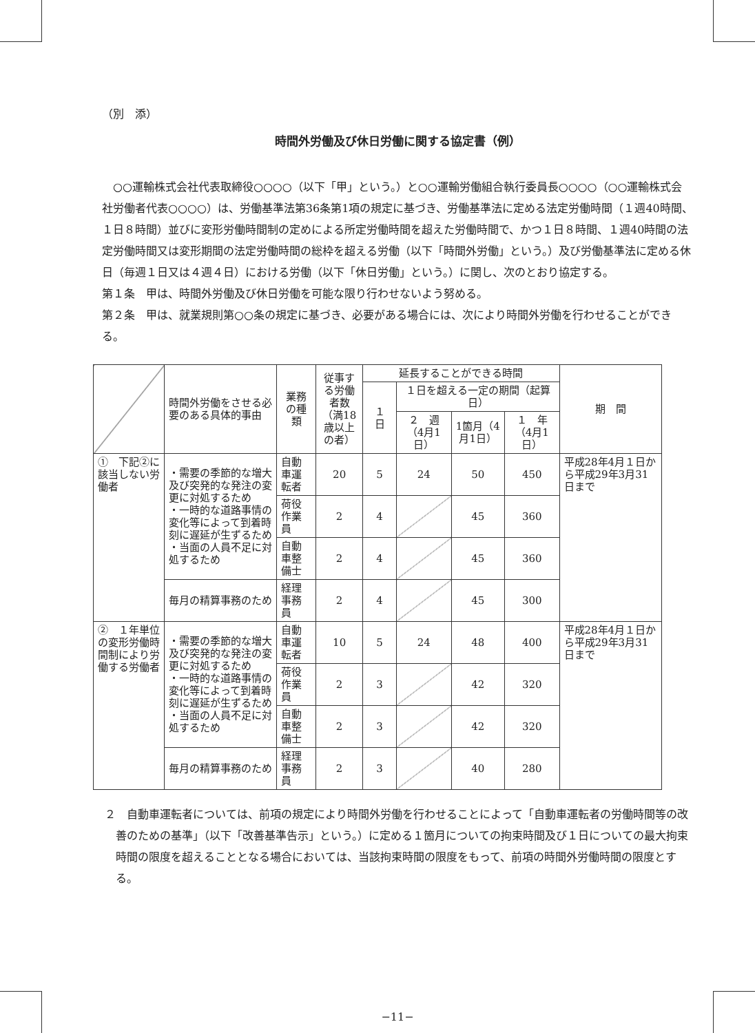（別　添）
時間外労働及び休日労働に関する協定書（例）
　○○運輸株式会社代表取締役○○○○（以下「甲」という。）と○○運輸労働組合執行委員長○○○○（○○運輸株式会社労働者代表○○○○）は、労働基準法第36条第1項の規定に基づき、労働基準法に定める法定労働時間（１週40時間、１日８時間）並びに変形労働時間制の定めによる所定労働時間を超えた労働時間で、かつ１日８時間、１週40時間の法定労働時間又は変形期間の法定労働時間の総枠を超える労働（以下「時間外労働」という。）及び労働基準法に定める休日（毎週１日又は４週４日）における労働（以下「休日労働」という。）に関し、次のとおり協定する。
第１条　甲は、時間外労働及び休日労働を可能な限り行わせないよう努める。
第２条　甲は、就業規則第○○条の規定に基づき、必要がある場合には、次により時間外労働を行わせることができる。
| | 時間外労働をさせる必要のある具体的事由 | 業務の種類 | 従事する労働者数（満18歳以上の者） | 延長することができる時間 | | | | 期 間 |
| --- | --- | --- | --- | --- | --- | --- | --- | --- |
| | | | | １ 日 | １日を超える一定の期間（起算日） | | | |
| | | | | | ２ 週（4月1日） | 1箇月（4月1日） | １ 年（4月1日） | |
| ① 下記②に該当しない労働者 | ・需要の季節的な増大及び突発的な発注の変更に対処するため ・一時的な道路事情の変化等によって到着時刻に遅延が生ずるため ・当面の人員不足に対処するため | 自動車運転者 | 20 | 5 | 24 | 50 | 450 | 平成28年4月１日から平成29年3月31日まで |
| | | 荷役作業員 | 2 | 4 | | 45 | 360 | |
| | | 自動車整備士 | 2 | 4 | | 45 | 360 | |
| | 毎月の精算事務のため | 経理事務員 | 2 | 4 | | 45 | 300 | |
| ② １年単位の変形労働時間制により労働する労働者 | ・需要の季節的な増大及び突発的な発注の変更に対処するため ・一時的な道路事情の変化等によって到着時刻に遅延が生ずるため ・当面の人員不足に対処するため | 自動車運転者 | 10 | 5 | 24 | 48 | 400 | 平成28年4月１日から平成29年3月31日まで |
| | | 荷役作業員 | 2 | 3 | | 42 | 320 | |
| | | 自動車整備士 | 2 | 3 | | 42 | 320 | |
| | 毎月の精算事務のため | 経理事務員 | 2 | 3 | | 40 | 280 | |
２　自動車運転者については、前項の規定により時間外労働を行わせることによって「自動車運転者の労働時間等の改善のための基準」（以下「改善基準告示」という。）に定める１箇月についての拘束時間及び１日についての最大拘束時間の限度を超えることとなる場合においては、当該拘束時間の限度をもって、前項の時間外労働時間の限度とする。
−11−